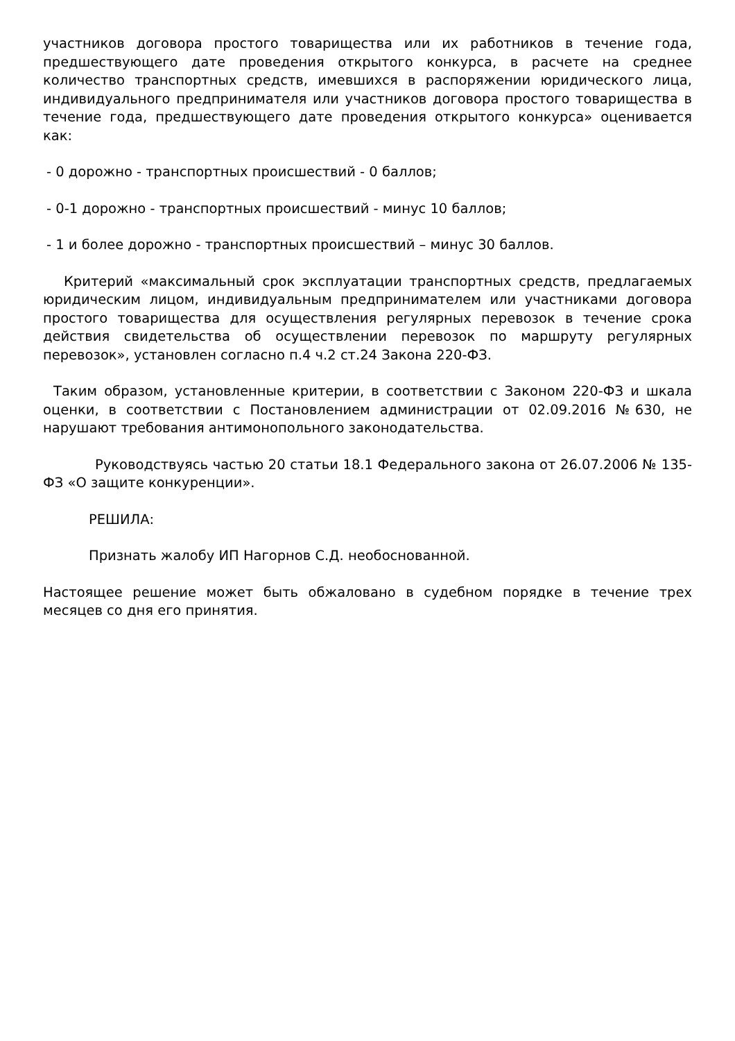участников договора простого товарищества или их работников в течение года, предшествующего дате проведения открытого конкурса, в расчете на среднее количество транспортных средств, имевшихся в распоряжении юридического лица, индивидуального предпринимателя или участников договора простого товарищества в течение года, предшествующего дате проведения открытого конкурса» оценивается как:
- 0 дорожно - транспортных происшествий - 0 баллов;
- 0-1 дорожно - транспортных происшествий - минус 10 баллов;
- 1 и более дорожно - транспортных происшествий – минус 30 баллов.
Критерий «максимальный срок эксплуатации транспортных средств, предлагаемых юридическим лицом, индивидуальным предпринимателем или участниками договора простого товарищества для осуществления регулярных перевозок в течение срока действия свидетельства об осуществлении перевозок по маршруту регулярных перевозок», установлен согласно п.4 ч.2 ст.24 Закона 220-ФЗ.
Таким образом, установленные критерии, в соответствии с Законом 220-ФЗ и шкала оценки, в соответствии с Постановлением администрации от 02.09.2016 №630, не нарушают требования антимонопольного законодательства.
Руководствуясь частью 20 статьи 18.1 Федерального закона от 26.07.2006 № 135-ФЗ «О защите конкуренции».
РЕШИЛА:
Признать жалобу ИП Нагорнов С.Д. необоснованной.
Настоящее решение может быть обжаловано в судебном порядке в течение трех месяцев со дня его принятия.